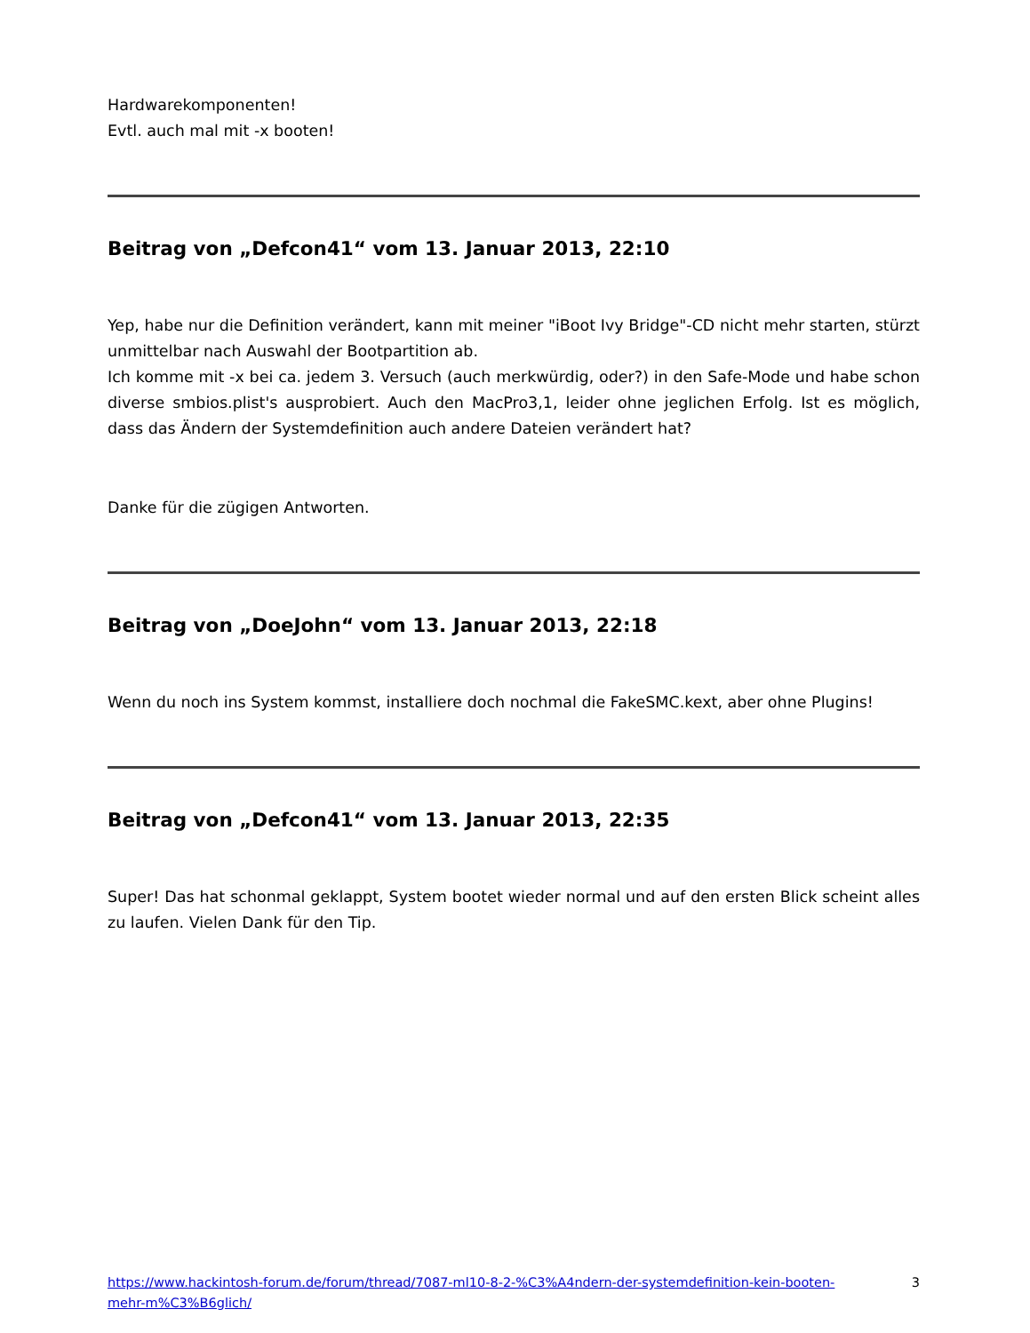Hardwarekomponenten!
Evtl. auch mal mit -x booten!
Beitrag von „Defcon41“ vom 13. Januar 2013, 22:10
Yep, habe nur die Definition verändert, kann mit meiner "iBoot Ivy Bridge"-CD nicht mehr starten, stürzt unmittelbar nach Auswahl der Bootpartition ab.
Ich komme mit -x bei ca. jedem 3. Versuch (auch merkwürdig, oder?) in den Safe-Mode und habe schon diverse smbios.plist's ausprobiert. Auch den MacPro3,1, leider ohne jeglichen Erfolg. Ist es möglich, dass das Ändern der Systemdefinition auch andere Dateien verändert hat?
Danke für die zügigen Antworten.
Beitrag von „DoeJohn“ vom 13. Januar 2013, 22:18
Wenn du noch ins System kommst, installiere doch nochmal die FakeSMC.kext, aber ohne Plugins!
Beitrag von „Defcon41“ vom 13. Januar 2013, 22:35
Super! Das hat schonmal geklappt, System bootet wieder normal und auf den ersten Blick scheint alles zu laufen. Vielen Dank für den Tip.
https://www.hackintosh-forum.de/forum/thread/7087-ml10-8-2-%C3%A4ndern-der-systemdefinition-kein-booten-
mehr-m%C3%B6glich/ 3